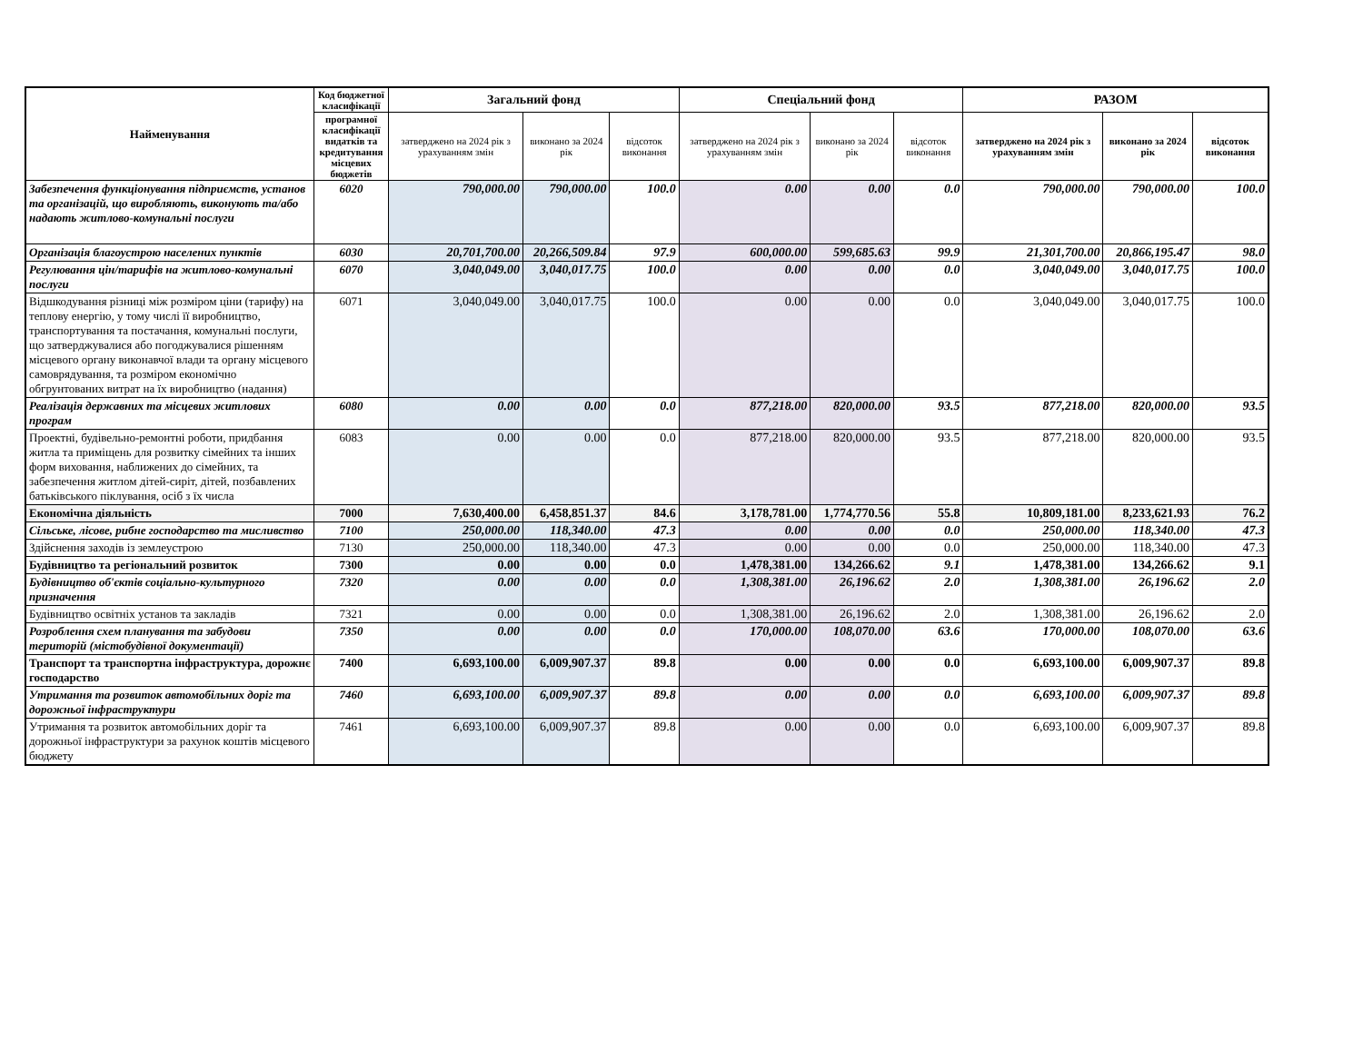| Найменування | Код бюджетної класифікації | Загальний фонд | | | Спеціальний фонд | | | РАЗОМ | | |
| --- | --- | --- | --- | --- | --- | --- | --- | --- | --- | --- |
| | програмної класифікації видатків та кредитування місцевих бюджетів | затверджено на 2024 рік з урахуванням змін | виконано за 2024 рік | відсоток виконання | затверджено на 2024 рік з урахуванням змін | виконано за 2024 рік | відсоток виконання | затверджено на 2024 рік з урахуванням змін | виконано за 2024 рік | відсоток виконання |
| Забезпечення функціонування підприємств, установ та організацій, що виробляють, виконують та/або надають житлово-комунальні послуги | 6020 | 790,000.00 | 790,000.00 | 100.0 | 0.00 | 0.00 | 0.0 | 790,000.00 | 790,000.00 | 100.0 |
| Організація благоустрою населених пунктів | 6030 | 20,701,700.00 | 20,266,509.84 | 97.9 | 600,000.00 | 599,685.63 | 99.9 | 21,301,700.00 | 20,866,195.47 | 98.0 |
| Регулювання цін/тарифів на житлово-комунальні послуги | 6070 | 3,040,049.00 | 3,040,017.75 | 100.0 | 0.00 | 0.00 | 0.0 | 3,040,049.00 | 3,040,017.75 | 100.0 |
| Відшкодування різниці між розміром ціни (тарифу) на теплову енергію, у тому числі її виробництво, транспортування та постачання, комунальні послуги, що затверджувалися або погоджувалися рішенням місцевого органу виконавчої влади та органу місцевого самоврядування, та розміром економічно обгрунтованих витрат на їх виробництво (надання) | 6071 | 3,040,049.00 | 3,040,017.75 | 100.0 | 0.00 | 0.00 | 0.0 | 3,040,049.00 | 3,040,017.75 | 100.0 |
| Реалізація державних та місцевих житлових програм | 6080 | 0.00 | 0.00 | 0.0 | 877,218.00 | 820,000.00 | 93.5 | 877,218.00 | 820,000.00 | 93.5 |
| Проектні, будівельно-ремонтні роботи, придбання житла та приміщень для розвитку сімейних та інших форм виховання, наближених до сімейних, та забезпечення житлом дітей-сиріт, дітей, позбавлених батьківського піклування, осіб з їх числа | 6083 | 0.00 | 0.00 | 0.0 | 877,218.00 | 820,000.00 | 93.5 | 877,218.00 | 820,000.00 | 93.5 |
| Економічна діяльність | 7000 | 7,630,400.00 | 6,458,851.37 | 84.6 | 3,178,781.00 | 1,774,770.56 | 55.8 | 10,809,181.00 | 8,233,621.93 | 76.2 |
| Сільське, лісове, рибне господарство та мисливство | 7100 | 250,000.00 | 118,340.00 | 47.3 | 0.00 | 0.00 | 0.0 | 250,000.00 | 118,340.00 | 47.3 |
| Здійснення заходів із землеустрою | 7130 | 250,000.00 | 118,340.00 | 47.3 | 0.00 | 0.00 | 0.0 | 250,000.00 | 118,340.00 | 47.3 |
| Будівництво та регіональний розвиток | 7300 | 0.00 | 0.00 | 0.0 | 1,478,381.00 | 134,266.62 | 9.1 | 1,478,381.00 | 134,266.62 | 9.1 |
| Будівництво об'єктів соціально-культурного призначення | 7320 | 0.00 | 0.00 | 0.0 | 1,308,381.00 | 26,196.62 | 2.0 | 1,308,381.00 | 26,196.62 | 2.0 |
| Будівництво освітніх установ та закладів | 7321 | 0.00 | 0.00 | 0.0 | 1,308,381.00 | 26,196.62 | 2.0 | 1,308,381.00 | 26,196.62 | 2.0 |
| Розроблення схем планування та забудови територій (містобудівної документації) | 7350 | 0.00 | 0.00 | 0.0 | 170,000.00 | 108,070.00 | 63.6 | 170,000.00 | 108,070.00 | 63.6 |
| Транспорт та транспортна інфраструктура, дорожнє господарство | 7400 | 6,693,100.00 | 6,009,907.37 | 89.8 | 0.00 | 0.00 | 0.0 | 6,693,100.00 | 6,009,907.37 | 89.8 |
| Утримання та розвиток автомобільних доріг та дорожньої інфраструктури | 7460 | 6,693,100.00 | 6,009,907.37 | 89.8 | 0.00 | 0.00 | 0.0 | 6,693,100.00 | 6,009,907.37 | 89.8 |
| Утримання та розвиток автомобільних доріг та дорожньої інфраструктури за рахунок коштів місцевого бюджету | 7461 | 6,693,100.00 | 6,009,907.37 | 89.8 | 0.00 | 0.00 | 0.0 | 6,693,100.00 | 6,009,907.37 | 89.8 |